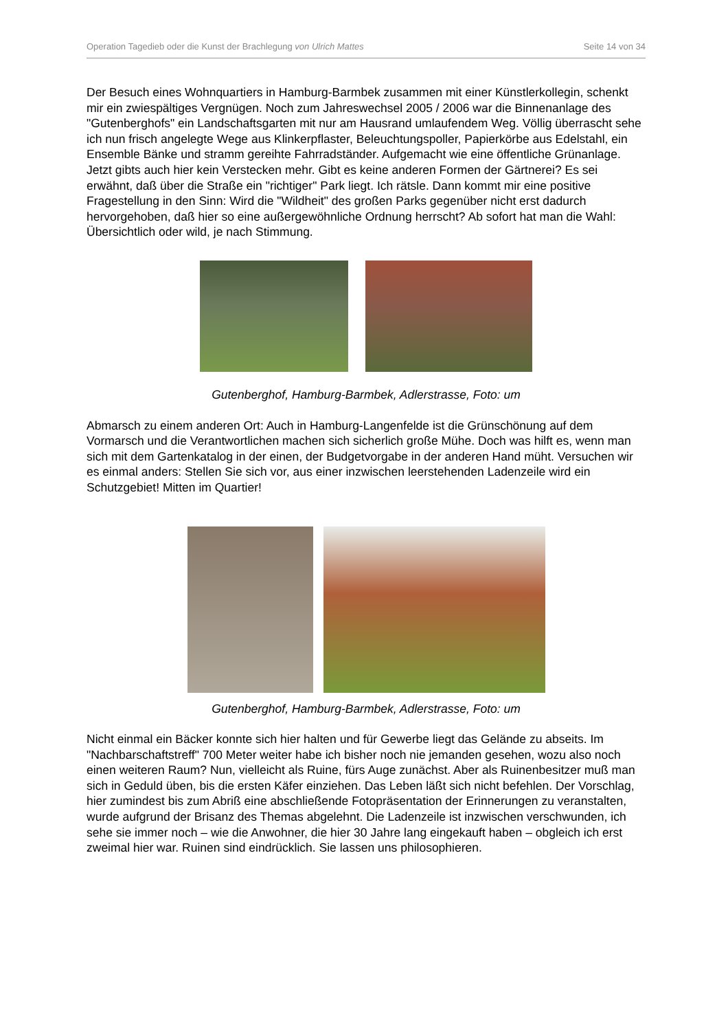Operation Tagedieb oder die Kunst der Brachlegung von Ulrich Mattes Seite 14 von 34
Der Besuch eines Wohnquartiers in Hamburg-Barmbek zusammen mit einer Künstlerkollegin, schenkt mir ein zwiespältiges Vergnügen. Noch zum Jahreswechsel 2005 / 2006 war die Binnenanlage des "Gutenberghofs" ein Landschaftsgarten mit nur am Hausrand umlaufendem Weg. Völlig überrascht sehe ich nun frisch angelegte Wege aus Klinkerpflaster, Beleuchtungspoller, Papierkörbe aus Edelstahl, ein Ensemble Bänke und stramm gereihte Fahrradständer. Aufgemacht wie eine öffentliche Grünanlage. Jetzt gibts auch hier kein Verstecken mehr. Gibt es keine anderen Formen der Gärtnerei? Es sei erwähnt, daß über die Straße ein "richtiger" Park liegt. Ich rätsle. Dann kommt mir eine positive Fragestellung in den Sinn: Wird die "Wildheit" des großen Parks gegenüber nicht erst dadurch hervorgehoben, daß hier so eine außergewöhnliche Ordnung herrscht? Ab sofort hat man die Wahl: Übersichtlich oder wild, je nach Stimmung.
Gutenberghof, Hamburg-Barmbek, Adlerstrasse, Foto: um
Abmarsch zu einem anderen Ort: Auch in Hamburg-Langenfelde ist die Grünschönung auf dem Vormarsch und die Verantwortlichen machen sich sicherlich große Mühe. Doch was hilft es, wenn man sich mit dem Gartenkatalog in der einen, der Budgetvorgabe in der anderen Hand müht. Versuchen wir es einmal anders: Stellen Sie sich vor, aus einer inzwischen leerstehenden Ladenzeile wird ein Schutzgebiet! Mitten im Quartier!
Gutenberghof, Hamburg-Barmbek, Adlerstrasse, Foto: um
Nicht einmal ein Bäcker konnte sich hier halten und für Gewerbe liegt das Gelände zu abseits. Im "Nachbarschaftstreff" 700 Meter weiter habe ich bisher noch nie jemanden gesehen, wozu also noch einen weiteren Raum? Nun, vielleicht als Ruine, fürs Auge zunächst. Aber als Ruinenbesitzer muß man sich in Geduld üben, bis die ersten Käfer einziehen. Das Leben läßt sich nicht befehlen. Der Vorschlag, hier zumindest bis zum Abriß eine abschließende Fotopräsentation der Erinnerungen zu veranstalten, wurde aufgrund der Brisanz des Themas abgelehnt. Die Ladenzeile ist inzwischen verschwunden, ich sehe sie immer noch – wie die Anwohner, die hier 30 Jahre lang eingekauft haben – obgleich ich erst zweimal hier war. Ruinen sind eindrücklich. Sie lassen uns philosophieren.